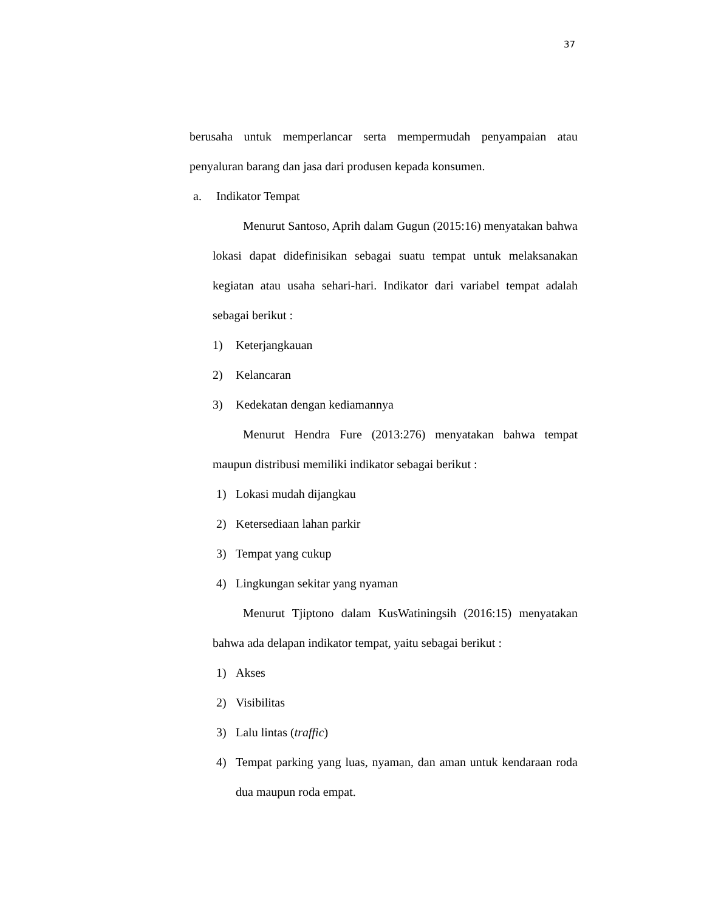37
berusaha untuk memperlancar serta mempermudah penyampaian atau penyaluran barang dan jasa dari produsen kepada konsumen.
a. Indikator Tempat
Menurut Santoso, Aprih dalam Gugun (2015:16) menyatakan bahwa lokasi dapat didefinisikan sebagai suatu tempat untuk melaksanakan kegiatan atau usaha sehari-hari. Indikator dari variabel tempat adalah sebagai berikut :
1) Keterjangkauan
2) Kelancaran
3) Kedekatan dengan kediamannya
Menurut Hendra Fure (2013:276) menyatakan bahwa tempat maupun distribusi memiliki indikator sebagai berikut :
1) Lokasi mudah dijangkau
2) Ketersediaan lahan parkir
3) Tempat yang cukup
4) Lingkungan sekitar yang nyaman
Menurut Tjiptono dalam KusWatiningsih (2016:15) menyatakan bahwa ada delapan indikator tempat, yaitu sebagai berikut :
1) Akses
2) Visibilitas
3) Lalu lintas (traffic)
4) Tempat parking yang luas, nyaman, dan aman untuk kendaraan roda dua maupun roda empat.